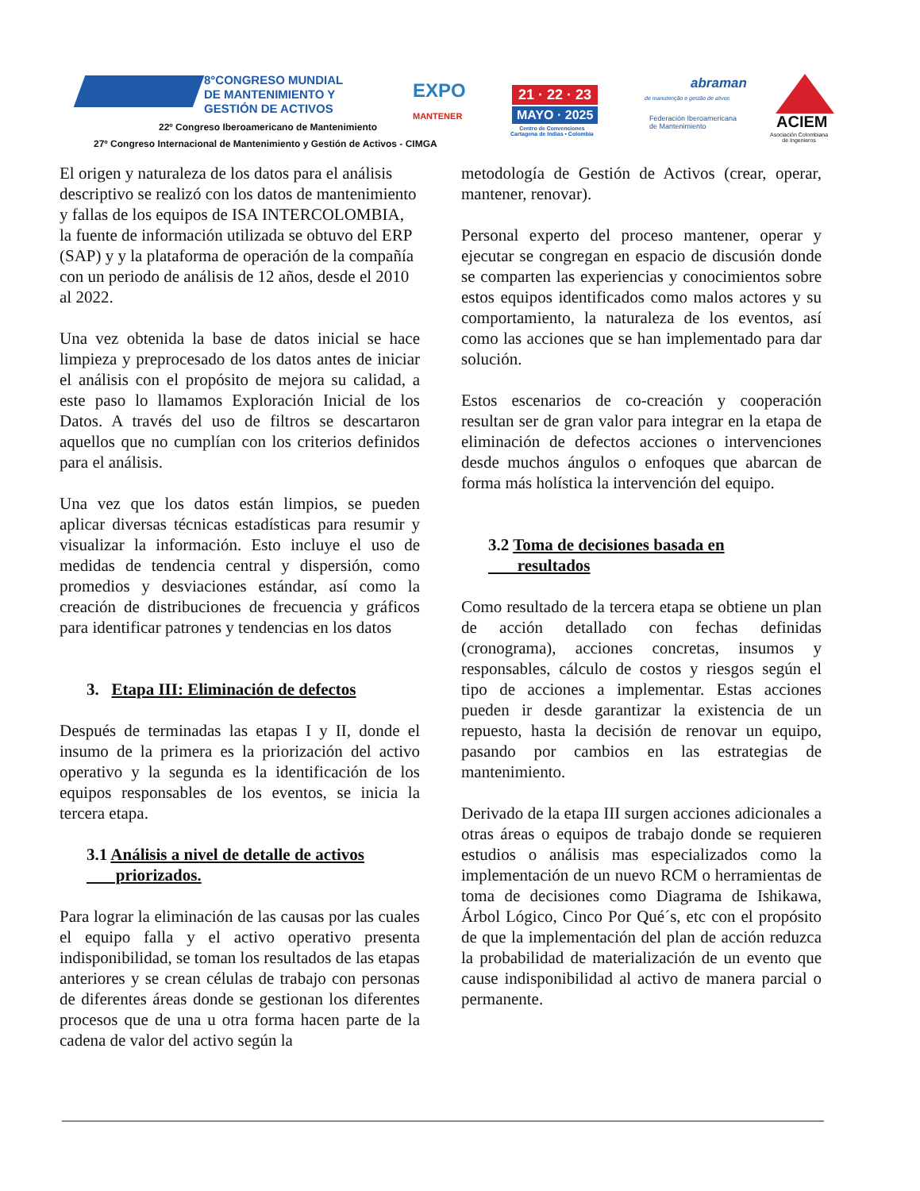8°CONGRESO MUNDIAL
DE MANTENIMIENTO Y
GESTIÓN DE ACTIVOS
EXPO
MANTENER
22º Congreso Iberoamericano de Mantenimiento
27º Congreso Internacional de Mantenimiento y Gestión de Activos - CIMGA
21 · 22 · 23
MAYO · 2025
Centro de Convenciones
Cartagena de Indias • Colombia
abraman
de manutenção e gestão de ativos
Federación Iberoamericana
de Mantenimiento
ACIEM
Asociación Colombiana
de Ingenieros
El origen y naturaleza de los datos para el análisis descriptivo se realizó con los datos de mantenimiento y fallas de los equipos de ISA INTERCOLOMBIA, la fuente de información utilizada se obtuvo del ERP (SAP) y y la plataforma de operación de la compañía con un periodo de análisis de 12 años, desde el 2010 al 2022.
Una vez obtenida la base de datos inicial se hace limpieza y preprocesado de los datos antes de iniciar el análisis con el propósito de mejora su calidad, a este paso lo llamamos Exploración Inicial de los Datos. A través del uso de filtros se descartaron aquellos que no cumplían con los criterios definidos para el análisis.
Una vez que los datos están limpios, se pueden aplicar diversas técnicas estadísticas para resumir y visualizar la información. Esto incluye el uso de medidas de tendencia central y dispersión, como promedios y desviaciones estándar, así como la creación de distribuciones de frecuencia y gráficos para identificar patrones y tendencias en los datos
3. Etapa III: Eliminación de defectos
Después de terminadas las etapas I y II, donde el insumo de la primera es la priorización del activo operativo y la segunda es la identificación de los equipos responsables de los eventos, se inicia la tercera etapa.
3.1 Análisis a nivel de detalle de activos
priorizados.
Para lograr la eliminación de las causas por las cuales el equipo falla y el activo operativo presenta indisponibilidad, se toman los resultados de las etapas anteriores y se crean células de trabajo con personas de diferentes áreas donde se gestionan los diferentes procesos que de una u otra forma hacen parte de la cadena de valor del activo según la
metodología de Gestión de Activos (crear, operar, mantener, renovar).
Personal experto del proceso mantener, operar y ejecutar se congregan en espacio de discusión donde se comparten las experiencias y conocimientos sobre estos equipos identificados como malos actores y su comportamiento, la naturaleza de los eventos, así como las acciones que se han implementado para dar solución.
Estos escenarios de co-creación y cooperación resultan ser de gran valor para integrar en la etapa de eliminación de defectos acciones o intervenciones desde muchos ángulos o enfoques que abarcan de forma más holística la intervención del equipo.
3.2 Toma de decisiones basada en
resultados
Como resultado de la tercera etapa se obtiene un plan de acción detallado con fechas definidas (cronograma), acciones concretas, insumos y responsables, cálculo de costos y riesgos según el tipo de acciones a implementar. Estas acciones pueden ir desde garantizar la existencia de un repuesto, hasta la decisión de renovar un equipo, pasando por cambios en las estrategias de mantenimiento.
Derivado de la etapa III surgen acciones adicionales a otras áreas o equipos de trabajo donde se requieren estudios o análisis mas especializados como la implementación de un nuevo RCM o herramientas de toma de decisiones como Diagrama de Ishikawa, Árbol Lógico, Cinco Por Qué´s, etc con el propósito de que la implementación del plan de acción reduzca la probabilidad de materialización de un evento que cause indisponibilidad al activo de manera parcial o permanente.